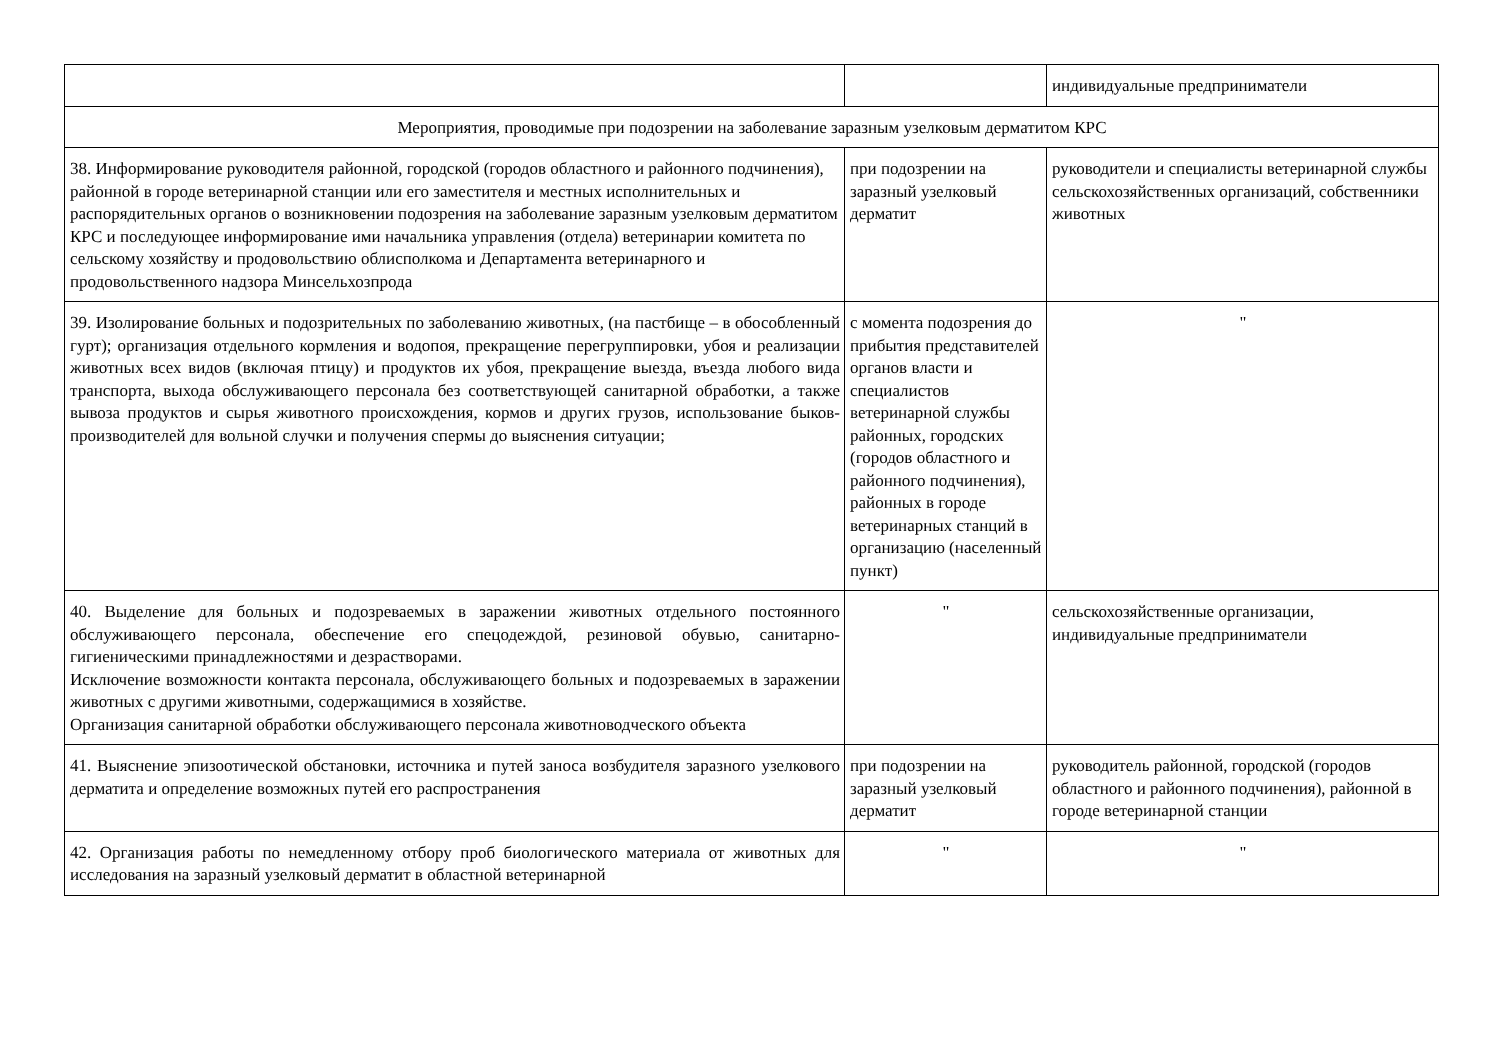| | | индивидуальные предприниматели |
| Мероприятия, проводимые при подозрении на заболевание заразным узелковым дерматитом КРС | | |
| 38. Информирование руководителя районной, городской (городов областного и районного подчинения), районной в городе ветеринарной станции или его заместителя и местных исполнительных и распорядительных органов о возникновении подозрения на заболевание заразным узелковым дерматитом КРС и последующее информирование ими начальника управления (отдела) ветеринарии комитета по сельскому хозяйству и продовольствию облисполкома и Департамента ветеринарного и продовольственного надзора Минсельхозпрода | при подозрении на заразный узелковый дерматит | руководители и специалисты ветеринарной службы сельскохозяйственных организаций, собственники животных |
| 39. Изолирование больных и подозрительных по заболеванию животных, (на пастбище – в обособленный гурт); организация отдельного кормления и водопоя, прекращение перегруппировки, убоя и реализации животных всех видов (включая птицу) и продуктов их убоя, прекращение выезда, въезда любого вида транспорта, выхода обслуживающего персонала без соответствующей санитарной обработки, а также вывоза продуктов и сырья животного происхождения, кормов и других грузов, использование быков-производителей для вольной случки и получения спермы до выяснения ситуации; | с момента подозрения до прибытия представителей органов власти и специалистов ветеринарной службы районных, городских (городов областного и районного подчинения), районных в городе ветеринарных станций в организацию (населенный пункт) | " |
| 40. Выделение для больных и подозреваемых в заражении животных отдельного постоянного обслуживающего персонала, обеспечение его спецодеждой, резиновой обувью, санитарно-гигиеническими принадлежностями и дезрастворами. Исключение возможности контакта персонала, обслуживающего больных и подозреваемых в заражении животных с другими животными, содержащимися в хозяйстве. Организация санитарной обработки обслуживающего персонала животноводческого объекта | " | сельскохозяйственные организации, индивидуальные предприниматели |
| 41. Выяснение эпизоотической обстановки, источника и путей заноса возбудителя заразного узелкового дерматита и определение возможных путей его распространения | при подозрении на заразный узелковый дерматит | руководитель районной, городской (городов областного и районного подчинения), районной в городе ветеринарной станции |
| 42. Организация работы по немедленному отбору проб биологического материала от животных для исследования на заразный узелковый дерматит в областной ветеринарной | " | " |